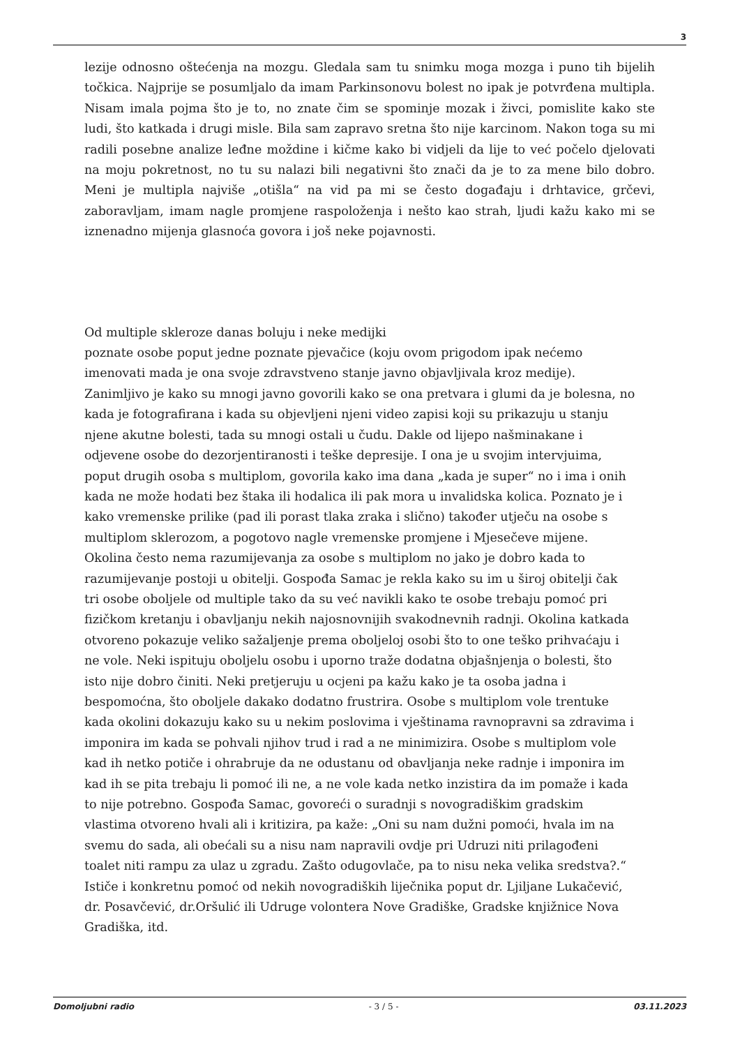3
lezije odnosno oštećenja na mozgu. Gledala sam tu snimku moga mozga i puno tih bijelih točkica. Najprije se posumljalo da imam Parkinsonovu bolest no ipak je potvrđena multipla. Nisam imala pojma što je to, no znate čim se spominje mozak i živci, pomislite kako ste ludi, što katkada i drugi misle. Bila sam zapravo sretna što nije karcinom. Nakon toga su mi radili posebne analize leđne moždine i kičme kako bi vidjeli da lije to već počelo djelovati na moju pokretnost, no tu su nalazi bili negativni što znači da je to za mene bilo dobro. Meni je multipla najviše „otišla“ na vid pa mi se često događaju i drhtavice, grčevi, zaboravljam, imam nagle promjene raspoloženja i nešto kao strah, ljudi kažu kako mi se iznenadno mijenja glasnoća govora i još neke pojavnosti.
Od multiple skleroze danas boluju i neke medijki
poznate osobe poput jedne poznate pjevačice (koju ovom prigodom ipak nećemo imenovati mada je ona svoje zdravstveno stanje javno objavljivala kroz medije). Zanimljivo je kako su mnogi javno govorili kako se ona pretvara i glumi da je bolesna, no kada je fotografirana i kada su objevljeni njeni video zapisi koji su prikazuju u stanju njene akutne bolesti, tada su mnogi ostali u čudu. Dakle od lijepo našminakane i odjevene osobe do dezorjentiranosti i teške depresije. I ona je u svojim intervjuima, poput drugih osoba s multiplom, govorila kako ima dana „kada je super“ no i ima i onih kada ne može hodati bez štaka ili hodalica ili pak mora u invalidska kolica. Poznato je i kako vremenske prilike (pad ili porast tlaka zraka i slično) također utječu na osobe s multiplom sklerozom, a pogotovo nagle vremenske promjene i Mjesečeve mijene. Okolina često nema razumijevanja za osobe s multiplom no jako je dobro kada to razumijevanje postoji u obitelji. Gospođa Samac je rekla kako su im u široj obitelji čak tri osobe oboljele od multiple tako da su već navikli kako te osobe trebaju pomoć pri fizičkom kretanju i obavljanju nekih najosnovnijih svakodnevnih radnji. Okolina katkada otvoreno pokazuje veliko sažaljenje prema oboljeloj osobi što to one teško prihvaćaju i ne vole. Neki ispituju oboljelu osobu i uporno traže dodatna objašnjenja o bolesti, što isto nije dobro činiti. Neki pretjeruju u ocjeni pa kažu kako je ta osoba jadna i bespomoćna, što oboljele dakako dodatno frustrira. Osobe s multiplom vole trentuke kada okolini dokazuju kako su u nekim poslovima i vještinama ravnopravni sa zdravima i imponira im kada se pohvali njihov trud i rad a ne minimizira. Osobe s multiplom vole kad ih netko potiče i ohrabruje da ne odustanu od obavljanja neke radnje i imponira im kad ih se pita trebaju li pomoć ili ne, a ne vole kada netko inzistira da im pomaže i kada to nije potrebno. Gospođa Samac, govoreći o suradnji s novogradiškim gradskim vlastima otvoreno hvali ali i kritizira, pa kaže: „Oni su nam dužni pomoći, hvala im na svemu do sada, ali obećali su a nisu nam napravili ovdje pri Udruzi niti prilagođeni toalet niti rampu za ulaz u zgradu. Zašto odugovlače, pa to nisu neka velika sredstva?.“ Ističe i konkretnu pomoć od nekih novogradiških liječnika poput dr. Ljiljane Lukačević, dr. Posavčević, dr.Oršulić ili Udruge volontera Nove Gradiške, Gradske knjižnice Nova Gradiška, itd.
Domoljubni radio - 3 / 5 - 03.11.2023